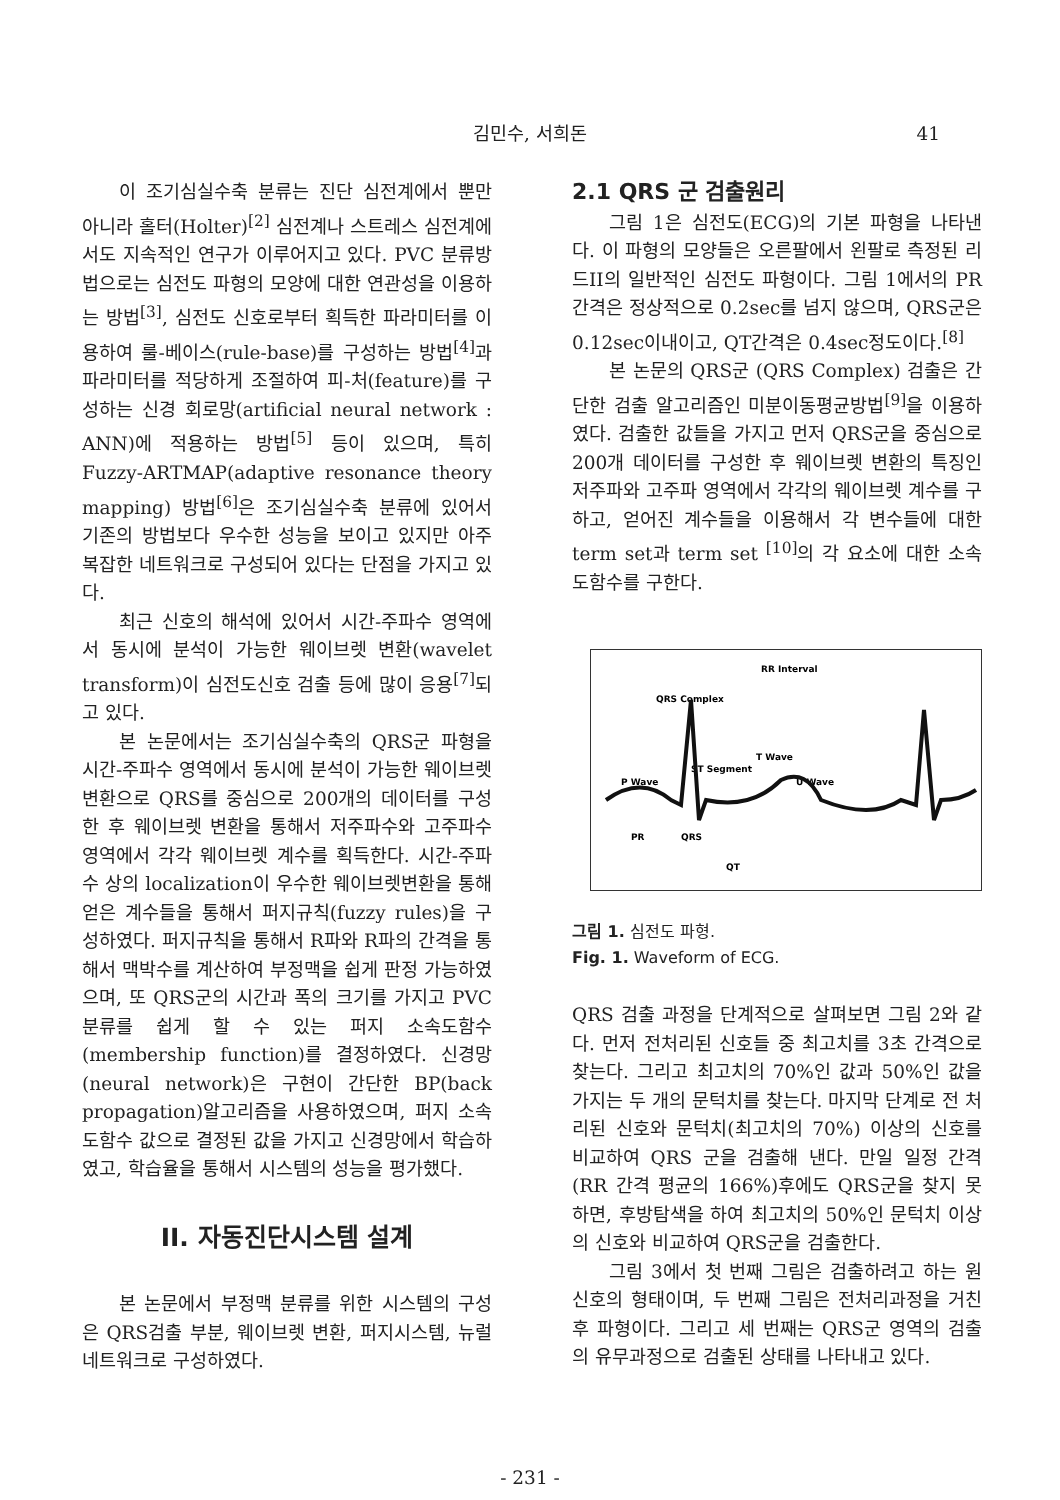김민수, 서희돈
41
이 조기심실수축 분류는 진단 심전계에서 뿐만 아니라 홀터(Holter)<sup>[2]</sup> 심전계나 스트레스 심전계에서도 지속적인 연구가 이루어지고 있다. PVC 분류방법으로는 심전도 파형의 모양에 대한 연관성을 이용하는 방법<sup>[3]</sup>, 심전도 신호로부터 획득한 파라미터를 이용하여 룰-베이스(rule-base)를 구성하는 방법<sup>[4]</sup>과 파라미터를 적당하게 조절하여 피-처(feature)를 구성하는 신경 회로망(artificial neural network : ANN)에 적용하는 방법<sup>[5]</sup> 등이 있으며, 특히 Fuzzy-ARTMAP(adaptive resonance theory mapping) 방법<sup>[6]</sup>은 조기심실수축 분류에 있어서 기존의 방법보다 우수한 성능을 보이고 있지만 아주 복잡한 네트워크로 구성되어 있다는 단점을 가지고 있다.
최근 신호의 해석에 있어서 시간-주파수 영역에서 동시에 분석이 가능한 웨이브렛 변환(wavelet transform)이 심전도신호 검출 등에 많이 응용<sup>[7]</sup>되고 있다.
본 논문에서는 조기심실수축의 QRS군 파형을 시간-주파수 영역에서 동시에 분석이 가능한 웨이브렛 변환으로 QRS를 중심으로 200개의 데이터를 구성한 후 웨이브렛 변환을 통해서 저주파수와 고주파수 영역에서 각각 웨이브렛 계수를 획득한다. 시간-주파수 상의 localization이 우수한 웨이브렛변환을 통해 얻은 계수들을 통해서 퍼지규칙(fuzzy rules)을 구성하였다. 퍼지규칙을 통해서 R파와 R파의 간격을 통해서 맥박수를 계산하여 부정맥을 쉽게 판정 가능하였으며, 또 QRS군의 시간과 폭의 크기를 가지고 PVC 분류를 쉽게 할 수 있는 퍼지 소속도함수(membership function)를 결정하였다. 신경망(neural network)은 구현이 간단한 BP(back propagation)알고리즘을 사용하였으며, 퍼지 소속도함수 값으로 결정된 값을 가지고 신경망에서 학습하였고, 학습율을 통해서 시스템의 성능을 평가했다.
II. 자동진단시스템 설계
본 논문에서 부정맥 분류를 위한 시스템의 구성은 QRS검출 부분, 웨이브렛 변환, 퍼지시스템, 뉴럴 네트워크로 구성하였다.
2.1 QRS 군 검출원리
그림 1은 심전도(ECG)의 기본 파형을 나타낸다. 이 파형의 모양들은 오른팔에서 왼팔로 측정된 리드II의 일반적인 심전도 파형이다. 그림 1에서의 PR간격은 정상적으로 0.2sec를 넘지 않으며, QRS군은 0.12sec이내이고, QT간격은 0.4sec정도이다.<sup>[8]</sup>
본 논문의 QRS군 (QRS Complex) 검출은 간단한 검출 알고리즘인 미분이동평균방법<sup>[9]</sup>을 이용하였다. 검출한 값들을 가지고 먼저 QRS군을 중심으로 200개 데이터를 구성한 후 웨이브렛 변환의 특징인 저주파와 고주파 영역에서 각각의 웨이브렛 계수를 구하고, 얻어진 계수들을 이용해서 각 변수들에 대한 term set과 term set <sup>[10]</sup>의 각 요소에 대한 소속도함수를 구한다.
RR Interval
QRS Complex
T Wave
ST Segment
P Wave
U Wave
PR
QRS
QT
그림 1. 심전도 파형.
Fig. 1. Waveform of ECG.
QRS 검출 과정을 단계적으로 살펴보면 그림 2와 같다. 먼저 전처리된 신호들 중 최고치를 3초 간격으로 찾는다. 그리고 최고치의 70%인 값과 50%인 값을 가지는 두 개의 문턱치를 찾는다. 마지막 단계로 전 처리된 신호와 문턱치(최고치의 70%) 이상의 신호를 비교하여 QRS 군을 검출해 낸다. 만일 일정 간격(RR 간격 평균의 166%)후에도 QRS군을 찾지 못하면, 후방탐색을 하여 최고치의 50%인 문턱치 이상의 신호와 비교하여 QRS군을 검출한다.
그림 3에서 첫 번째 그림은 검출하려고 하는 원 신호의 형태이며, 두 번째 그림은 전처리과정을 거친 후 파형이다. 그리고 세 번째는 QRS군 영역의 검출의 유무과정으로 검출된 상태를 나타내고 있다.
- 231 -